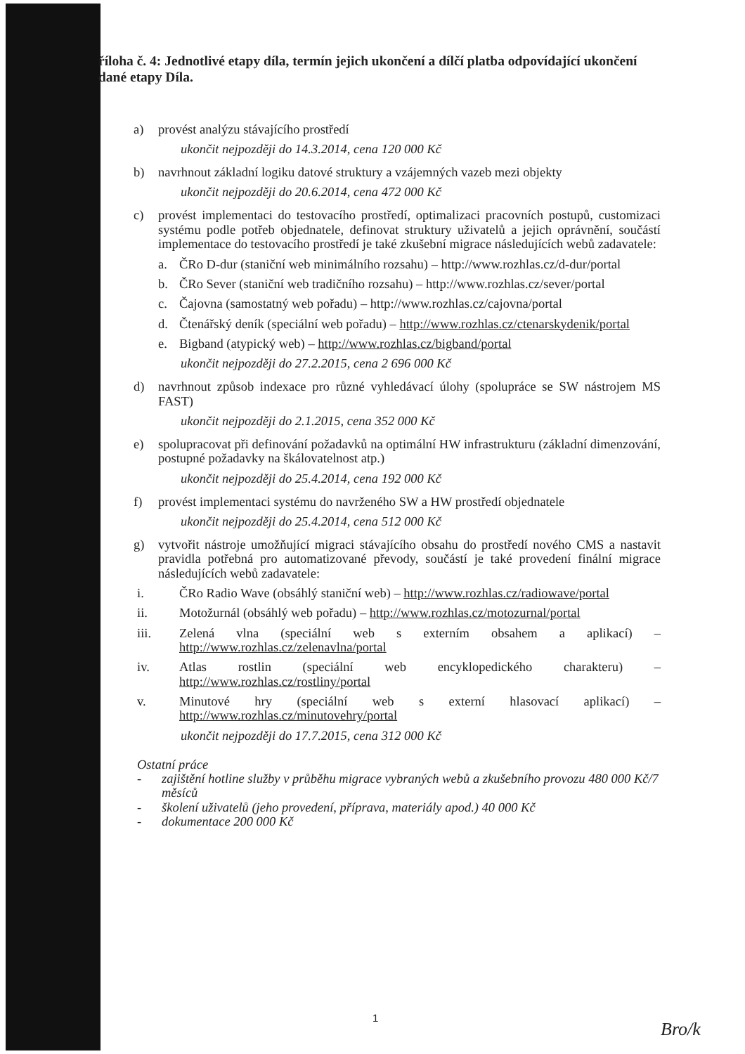říloha č. 4: Jednotlivé etapy díla, termín jejich ukončení a dílčí platba odpovídající ukončení dané etapy Díla.
a) provést analýzu stávajícího prostředí
ukončit nejpozději do 14.3.2014, cena 120 000 Kč
b) navrhnout základní logiku datové struktury a vzájemných vazeb mezi objekty
ukončit nejpozději do 20.6.2014, cena 472 000 Kč
c) provést implementaci do testovacího prostředí, optimalizaci pracovních postupů, customizaci systému podle potřeb objednatele, definovat struktury uživatelů a jejich oprávnění, součástí implementace do testovacího prostředí je také zkušební migrace následujících webů zadavatele:
a. ČRo D-dur (staniční web minimálního rozsahu) – http://www.rozhlas.cz/d-dur/portal
b. ČRo Sever (staniční web tradičního rozsahu) – http://www.rozhlas.cz/sever/portal
c. Čajovna (samostatný web pořadu) – http://www.rozhlas.cz/cajovna/portal
d. Čtenářský deník (speciální web pořadu) – http://www.rozhlas.cz/ctenarskydenik/portal
e. Bigband (atypický web) – http://www.rozhlas.cz/bigband/portal
ukončit nejpozději do 27.2.2015, cena 2 696 000 Kč
d) navrhnout způsob indexace pro různé vyhledávací úlohy (spolupráce se SW nástrojem MS FAST)
ukončit nejpozději do 2.1.2015, cena 352 000 Kč
e) spolupracovat při definování požadavků na optimální HW infrastrukturu (základní dimenzování, postupné požadavky na škálovatelnost atp.)
ukončit nejpozději do 25.4.2014, cena 192 000 Kč
f) provést implementaci systému do navrženého SW a HW prostředí objednatele
ukončit nejpozději do 25.4.2014, cena 512 000 Kč
g) vytvořit nástroje umožňující migraci stávajícího obsahu do prostředí nového CMS a nastavit pravidla potřebná pro automatizované převody, součástí je také provedení finální migrace následujících webů zadavatele:
i. ČRo Radio Wave (obsáhlý staniční web) – http://www.rozhlas.cz/radiowave/portal
ii. Motožurnál (obsáhlý web pořadu) – http://www.rozhlas.cz/motozurnal/portal
iii. Zelená vlna (speciální web s externím obsahem a aplikací) – http://www.rozhlas.cz/zelenavlna/portal
iv. Atlas rostlin (speciální web encyklopedického charakteru) – http://www.rozhlas.cz/rostliny/portal
v. Minutové hry (speciální web s externí hlasovací aplikací) – http://www.rozhlas.cz/minutovehry/portal
ukončit nejpozději do 17.7.2015, cena 312 000 Kč
Ostatní práce
- zajištění hotline služby v průběhu migrace vybraných webů a zkušebního provozu 480 000 Kč/7 měsíců
- školení uživatelů (jeho provedení, příprava, materiály apod.) 40 000 Kč
- dokumentace 200 000 Kč
1
Bro/k